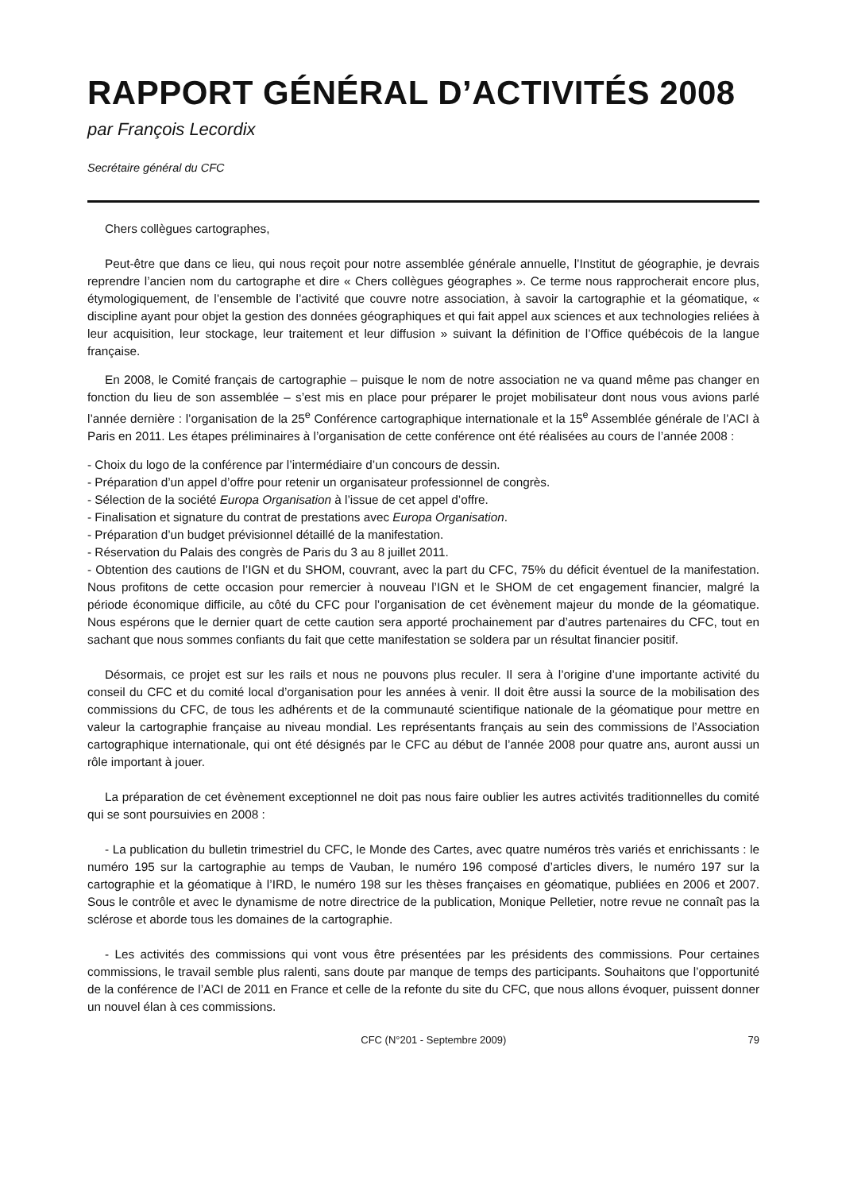RAPPORT GÉNÉRAL D’ACTIVITÉS 2008
par François Lecordix
Secrétaire général du CFC
Chers collègues cartographes,
Peut-être que dans ce lieu, qui nous reçoit pour notre assemblée générale annuelle, l’Institut de géographie, je devrais reprendre l’ancien nom du cartographe et dire « Chers collègues géographes ». Ce terme nous rapprocherait encore plus, étymologiquement, de l’ensemble de l’activité que couvre notre association, à savoir la cartographie et la géomatique, « discipline ayant pour objet la gestion des données géographiques et qui fait appel aux sciences et aux technologies reliées à leur acquisition, leur stockage, leur traitement et leur diffusion » suivant la définition de l’Office québécois de la langue française.
En 2008, le Comité français de cartographie – puisque le nom de notre association ne va quand même pas changer en fonction du lieu de son assemblée – s’est mis en place pour préparer le projet mobilisateur dont nous vous avions parlé l’année dernière : l’organisation de la 25<sup>e</sup> Conférence cartographique internationale et la 15<sup>e</sup> Assemblée générale de l’ACI à Paris en 2011. Les étapes préliminaires à l’organisation de cette conférence ont été réalisées au cours de l’année 2008 :
- Choix du logo de la conférence par l’intermédiaire d’un concours de dessin.
- Préparation d’un appel d’offre pour retenir un organisateur professionnel de congrès.
- Sélection de la société Europa Organisation à l’issue de cet appel d’offre.
- Finalisation et signature du contrat de prestations avec Europa Organisation.
- Préparation d’un budget prévisionnel détaillé de la manifestation.
- Réservation du Palais des congrès de Paris du 3 au 8 juillet 2011.
- Obtention des cautions de l’IGN et du SHOM, couvrant, avec la part du CFC, 75% du déficit éventuel de la manifestation. Nous profitons de cette occasion pour remercier à nouveau l’IGN et le SHOM de cet engagement financier, malgré la période économique difficile, au côté du CFC pour l’organisation de cet évènement majeur du monde de la géomatique. Nous espérons que le dernier quart de cette caution sera apporté prochainement par d’autres partenaires du CFC, tout en sachant que nous sommes confiants du fait que cette manifestation se soldera par un résultat financier positif.
Désormais, ce projet est sur les rails et nous ne pouvons plus reculer. Il sera à l’origine d’une importante activité du conseil du CFC et du comité local d’organisation pour les années à venir. Il doit être aussi la source de la mobilisation des commissions du CFC, de tous les adhérents et de la communauté scientifique nationale de la géomatique pour mettre en valeur la cartographie française au niveau mondial. Les représentants français au sein des commissions de l’Association cartographique internationale, qui ont été désignés par le CFC au début de l’année 2008 pour quatre ans, auront aussi un rôle important à jouer.
La préparation de cet évènement exceptionnel ne doit pas nous faire oublier les autres activités traditionnelles du comité qui se sont poursuivies en 2008 :
- La publication du bulletin trimestriel du CFC, le Monde des Cartes, avec quatre numéros très variés et enrichissants : le numéro 195 sur la cartographie au temps de Vauban, le numéro 196 composé d’articles divers, le numéro 197 sur la cartographie et la géomatique à l’IRD, le numéro 198 sur les thèses françaises en géomatique, publiées en 2006 et 2007. Sous le contrôle et avec le dynamisme de notre directrice de la publication, Monique Pelletier, notre revue ne connaît pas la sclérose et aborde tous les domaines de la cartographie.
- Les activités des commissions qui vont vous être présentées par les présidents des commissions. Pour certaines commissions, le travail semble plus ralenti, sans doute par manque de temps des participants. Souhaitons que l’opportunité de la conférence de l’ACI de 2011 en France et celle de la refonte du site du CFC, que nous allons évoquer, puissent donner un nouvel élan à ces commissions.
CFC (N°201 - Septembre 2009) 79